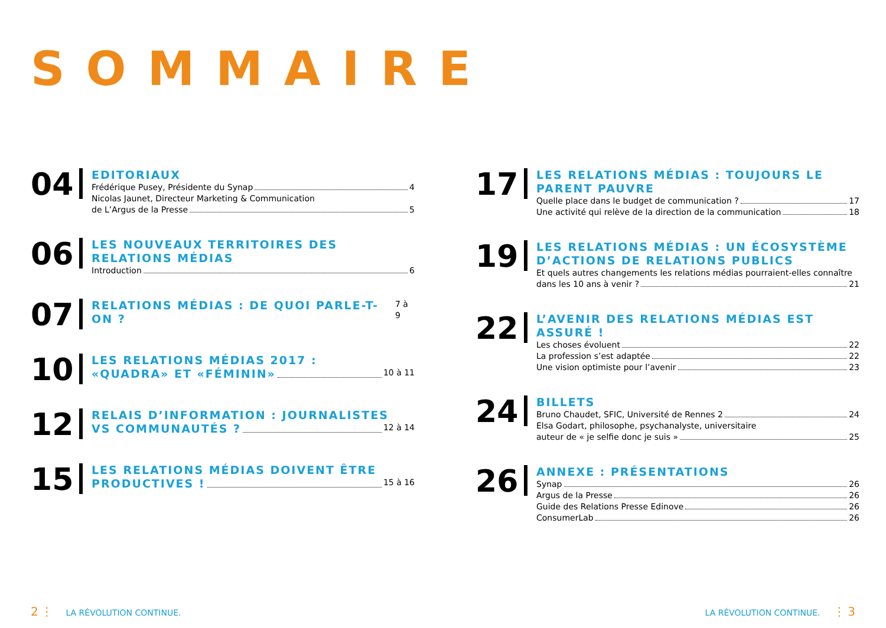SOMMAIRE
04
EDITORIAUX
Frédérique Pusey, Présidente du Synap 4
Nicolas Jaunet, Directeur Marketing & Communication
de L’Argus de la Presse 5
06
LES NOUVEAUX TERRITOIRES DES RELATIONS MÉDIAS
Introduction 6
07
RELATIONS MÉDIAS : DE QUOI PARLE-T-ON ? 7 à 9
10
LES RELATIONS MÉDIAS 2017 :
«QUADRA» ET «FÉMININ» 10 à 11
12
RELAIS D’INFORMATION : JOURNALISTES
VS COMMUNAUTÉS ? 12 à 14
15
LES RELATIONS MÉDIAS DOIVENT ÊTRE
PRODUCTIVES ! 15 à 16
17
LES RELATIONS MÉDIAS : TOUJOURS LE PARENT PAUVRE
Quelle place dans le budget de communication ? 17
Une activité qui relève de la direction de la communication 18
19
LES RELATIONS MÉDIAS : UN ÉCOSYSTÈME D’ACTIONS DE RELATIONS PUBLICS
Et quels autres changements les relations médias pourraient-elles connaître
dans les 10 ans à venir ? 21
22
L’AVENIR DES RELATIONS MÉDIAS EST ASSURÉ !
Les choses évoluent 22
La profession s’est adaptée 22
Une vision optimiste pour l’avenir 23
24
BILLETS
Bruno Chaudet, SFIC, Université de Rennes 2 24
Elsa Godart, philosophe, psychanalyste, universitaire
auteur de « je selfie donc je suis » 25
26
ANNEXE : PRÉSENTATIONS
Synap 26
Argus de la Presse 26
Guide des Relations Presse Edinove 26
ConsumerLab 26
2 ⋮ LA RÉVOLUTION CONTINUE.
LA RÉVOLUTION CONTINUE. ⋮ 3